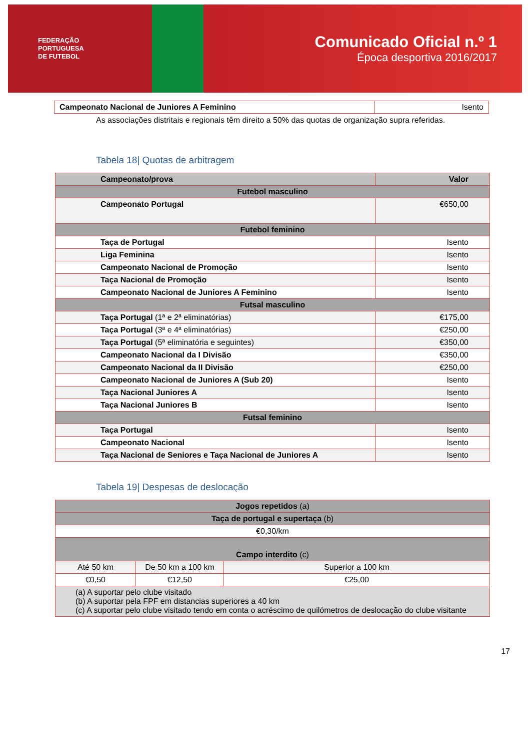FEDERAÇÃO
PORTUGUESA
DE FUTEBOL
Comunicado Oficial n.º 1
Época desportiva 2016/2017
| Campeonato Nacional de Juniores A Feminino | Isento |
As associações distritais e regionais têm direito a 50% das quotas de organização supra referidas.
Tabela 18| Quotas de arbitragem
| Campeonato/prova | Valor |
| --- | --- |
| Futebol masculino | |
| Campeonato Portugal | €650,00 |
| Futebol feminino | |
| Taça de Portugal | Isento |
| Liga Feminina | Isento |
| Campeonato Nacional de Promoção | Isento |
| Taça Nacional de Promoção | Isento |
| Campeonato Nacional de Juniores A Feminino | Isento |
| Futsal masculino | |
| Taça Portugal (1ª e 2ª eliminatórias) | €175,00 |
| Taça Portugal (3ª e 4ª eliminatórias) | €250,00 |
| Taça Portugal (5ª eliminatória e seguintes) | €350,00 |
| Campeonato Nacional da I Divisão | €350,00 |
| Campeonato Nacional da II Divisão | €250,00 |
| Campeonato Nacional de Juniores A (Sub 20) | Isento |
| Taça Nacional Juniores A | Isento |
| Taça Nacional Juniores B | Isento |
| Futsal feminino | |
| Taça Portugal | Isento |
| Campeonato Nacional | Isento |
| Taça Nacional de Seniores e Taça Nacional de Juniores A | Isento |
Tabela 19| Despesas de deslocação
| Jogos repetidos (a) | | |
| --- | --- | --- |
| Taça de portugal e supertaça (b) | | |
| €0,30/km | | |
| Campo interdito (c) | | |
| Até 50 km | De 50 km a 100 km | Superior a 100 km |
| €0,50 | €12,50 | €25,00 |
| (a) A suportar pelo clube visitado (b) A suportar pela FPF em distancias superiores a 40 km (c) A suportar pelo clube visitado tendo em conta o acréscimo de quilómetros de deslocação do clube visitante | | |
17